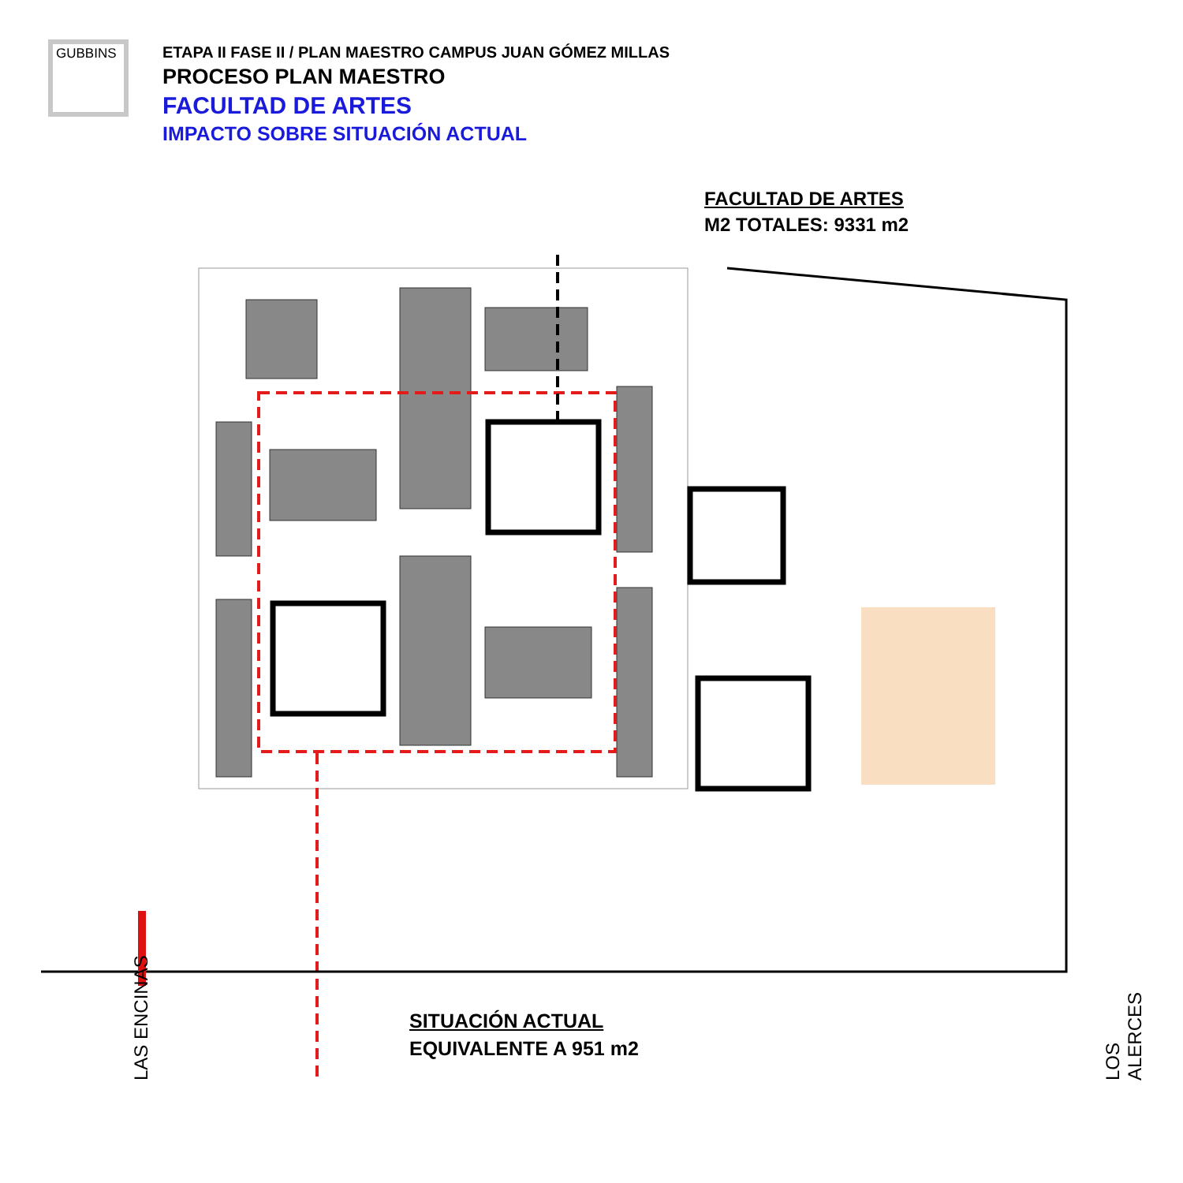GUBBINS
ETAPA II FASE II / PLAN MAESTRO CAMPUS JUAN GÓMEZ MILLAS
PROCESO PLAN MAESTRO
FACULTAD DE ARTES
IMPACTO SOBRE SITUACIÓN ACTUAL
FACULTAD DE ARTES
M2 TOTALES: 9331 m2
SITUACIÓN ACTUAL
EQUIVALENTE A 951 m2
LAS ENCINAS LOS ALERCES